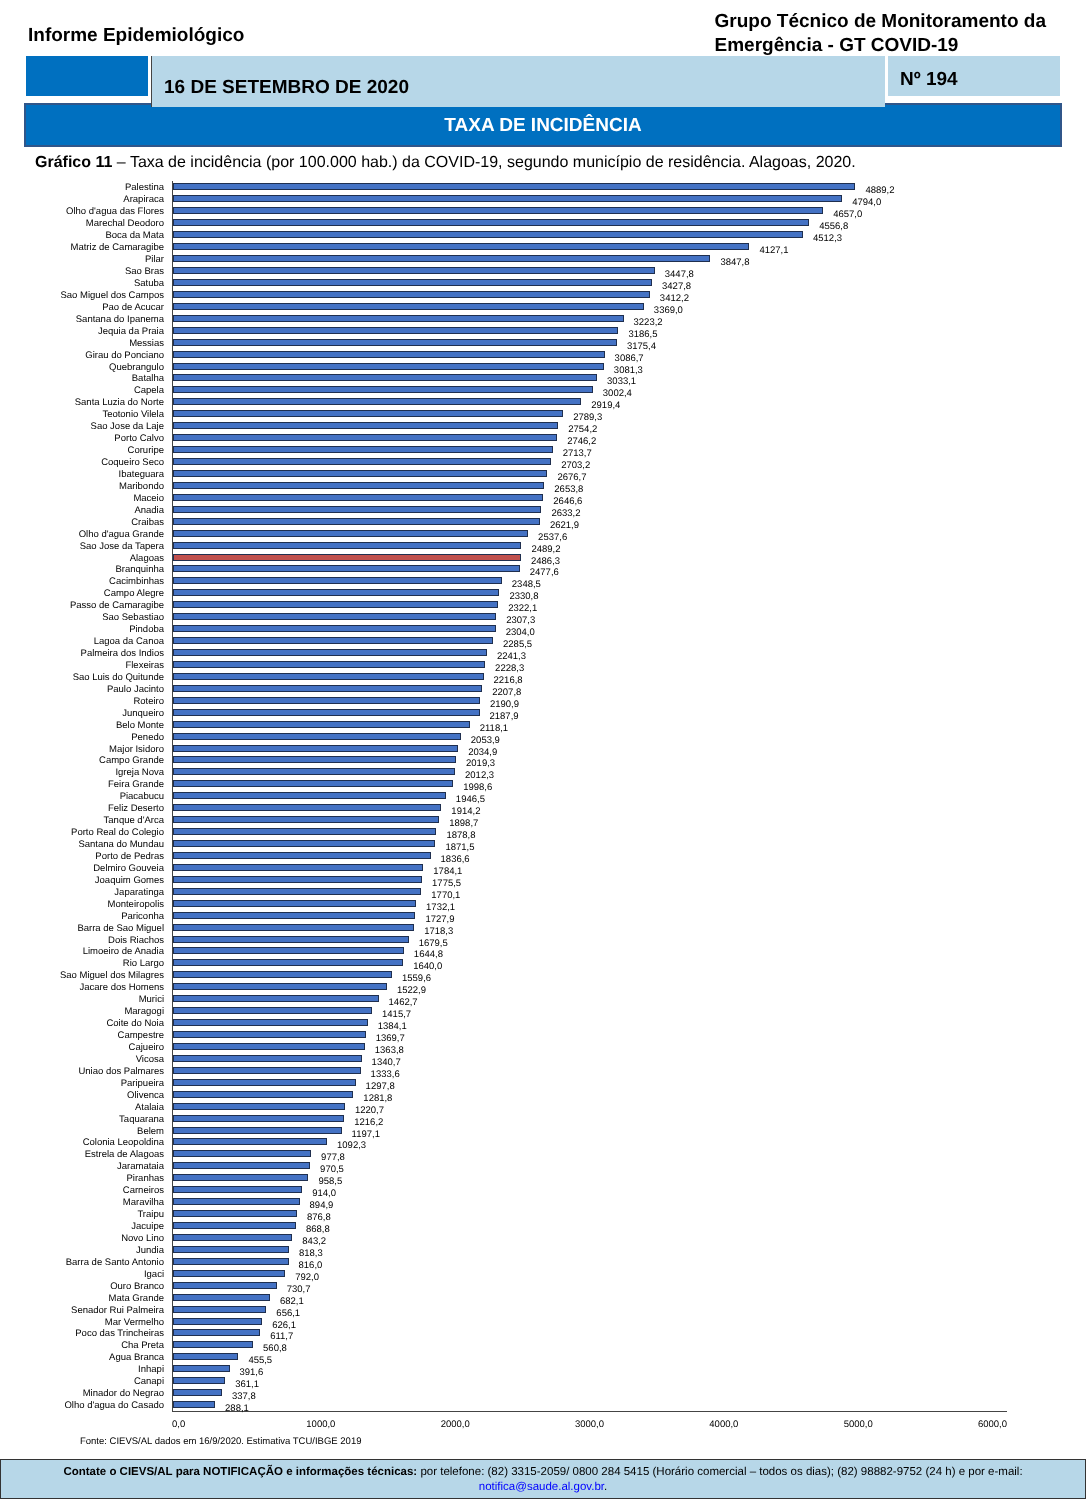Informe Epidemiológico
Grupo Técnico de Monitoramento da
Emergência - GT COVID-19
16 DE SETEMBRO DE 2020
Nº 194
TAXA DE INCIDÊNCIA
Gráfico 11 – Taxa de incidência (por 100.000 hab.) da COVID-19, segundo município de residência. Alagoas, 2020.
Palestina
4889,2
Arapiraca
4794,0
Olho d'agua das Flores
4657,0
Marechal Deodoro
4556,8
Boca da Mata
4512,3
Matriz de Camaragibe
4127,1
Pilar
3847,8
Sao Bras
3447,8
Satuba
3427,8
Sao Miguel dos Campos
3412,2
Pao de Acucar
3369,0
Santana do Ipanema
3223,2
Jequia da Praia
3186,5
Messias
3175,4
Girau do Ponciano
3086,7
Quebrangulo
3081,3
Batalha
3033,1
Capela
3002,4
Santa Luzia do Norte
2919,4
Teotonio Vilela
2789,3
Sao Jose da Laje
2754,2
Porto Calvo
2746,2
Coruripe
2713,7
Coqueiro Seco
2703,2
Ibateguara
2676,7
Maribondo
2653,8
Maceio
2646,6
Anadia
2633,2
Craibas
2621,9
Olho d'agua Grande
2537,6
Sao Jose da Tapera
2489,2
Alagoas
2486,3
Branquinha
2477,6
Cacimbinhas
2348,5
Campo Alegre
2330,8
Passo de Camaragibe
2322,1
Sao Sebastiao
2307,3
Pindoba
2304,0
Lagoa da Canoa
2285,5
Palmeira dos Indios
2241,3
Flexeiras
2228,3
Sao Luis do Quitunde
2216,8
Paulo Jacinto
2207,8
Roteiro
2190,9
Junqueiro
2187,9
Belo Monte
2118,1
Penedo
2053,9
Major Isidoro
2034,9
Campo Grande
2019,3
Igreja Nova
2012,3
Feira Grande
1998,6
Piacabucu
1946,5
Feliz Deserto
1914,2
Tanque d'Arca
1898,7
Porto Real do Colegio
1878,8
Santana do Mundau
1871,5
Porto de Pedras
1836,6
Delmiro Gouveia
1784,1
Joaquim Gomes
1775,5
Japaratinga
1770,1
Monteiropolis
1732,1
Pariconha
1727,9
Barra de Sao Miguel
1718,3
Dois Riachos
1679,5
Limoeiro de Anadia
1644,8
Rio Largo
1640,0
Sao Miguel dos Milagres
1559,6
Jacare dos Homens
1522,9
Murici
1462,7
Maragogi
1415,7
Coite do Noia
1384,1
Campestre
1369,7
Cajueiro
1363,8
Vicosa
1340,7
Uniao dos Palmares
1333,6
Paripueira
1297,8
Olivenca
1281,8
Atalaia
1220,7
Taquarana
1216,2
Belem
1197,1
Colonia Leopoldina
1092,3
Estrela de Alagoas
977,8
Jaramataia
970,5
Piranhas
958,5
Carneiros
914,0
Maravilha
894,9
Traipu
876,8
Jacuipe
868,8
Novo Lino
843,2
Jundia
818,3
Barra de Santo Antonio
816,0
Igaci
792,0
Ouro Branco
730,7
Mata Grande
682,1
Senador Rui Palmeira
656,1
Mar Vermelho
626,1
Poco das Trincheiras
611,7
Cha Preta
560,8
Agua Branca
455,5
Inhapi
391,6
Canapi
361,1
Minador do Negrao
337,8
Olho d'agua do Casado
288,1
0,0 1000,0 2000,0 3000,0 4000,0 5000,0 6000,0
Fonte: CIEVS/AL dados em 16/9/2020. Estimativa TCU/IBGE 2019
Contate o CIEVS/AL para NOTIFICAÇÃO e informações técnicas: por telefone: (82) 3315-2059/ 0800 284 5415 (Horário comercial – todos os dias); (82) 98882-9752 (24 h) e por e-mail: notifica@saude.al.gov.br.